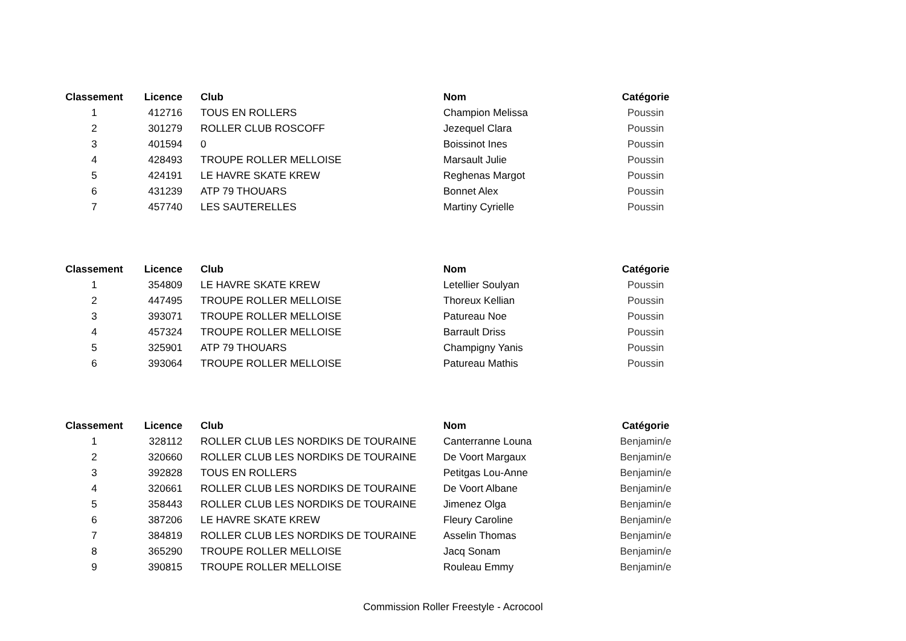| Classement | Licence | Club | Nom | Catégorie |
| --- | --- | --- | --- | --- |
| 1 | 412716 | TOUS EN ROLLERS | Champion Melissa | Poussin |
| 2 | 301279 | ROLLER CLUB ROSCOFF | Jezequel Clara | Poussin |
| 3 | 401594 | 0 | Boissinot Ines | Poussin |
| 4 | 428493 | TROUPE ROLLER MELLOISE | Marsault Julie | Poussin |
| 5 | 424191 | LE HAVRE SKATE KREW | Reghenas Margot | Poussin |
| 6 | 431239 | ATP 79 THOUARS | Bonnet Alex | Poussin |
| 7 | 457740 | LES SAUTERELLES | Martiny Cyrielle | Poussin |
| Classement | Licence | Club | Nom | Catégorie |
| --- | --- | --- | --- | --- |
| 1 | 354809 | LE HAVRE SKATE KREW | Letellier Soulyan | Poussin |
| 2 | 447495 | TROUPE ROLLER MELLOISE | Thoreux Kellian | Poussin |
| 3 | 393071 | TROUPE ROLLER MELLOISE | Patureau Noe | Poussin |
| 4 | 457324 | TROUPE ROLLER MELLOISE | Barrault Driss | Poussin |
| 5 | 325901 | ATP 79 THOUARS | Champigny Yanis | Poussin |
| 6 | 393064 | TROUPE ROLLER MELLOISE | Patureau Mathis | Poussin |
| Classement | Licence | Club | Nom | Catégorie |
| --- | --- | --- | --- | --- |
| 1 | 328112 | ROLLER CLUB LES NORDIKS DE TOURAINE | Canterranne Louna | Benjamin/e |
| 2 | 320660 | ROLLER CLUB LES NORDIKS DE TOURAINE | De Voort Margaux | Benjamin/e |
| 3 | 392828 | TOUS EN ROLLERS | Petitgas Lou-Anne | Benjamin/e |
| 4 | 320661 | ROLLER CLUB LES NORDIKS DE TOURAINE | De Voort Albane | Benjamin/e |
| 5 | 358443 | ROLLER CLUB LES NORDIKS DE TOURAINE | Jimenez Olga | Benjamin/e |
| 6 | 387206 | LE HAVRE SKATE KREW | Fleury Caroline | Benjamin/e |
| 7 | 384819 | ROLLER CLUB LES NORDIKS DE TOURAINE | Asselin Thomas | Benjamin/e |
| 8 | 365290 | TROUPE ROLLER MELLOISE | Jacq Sonam | Benjamin/e |
| 9 | 390815 | TROUPE ROLLER MELLOISE | Rouleau Emmy | Benjamin/e |
Commission Roller Freestyle - Acrocool